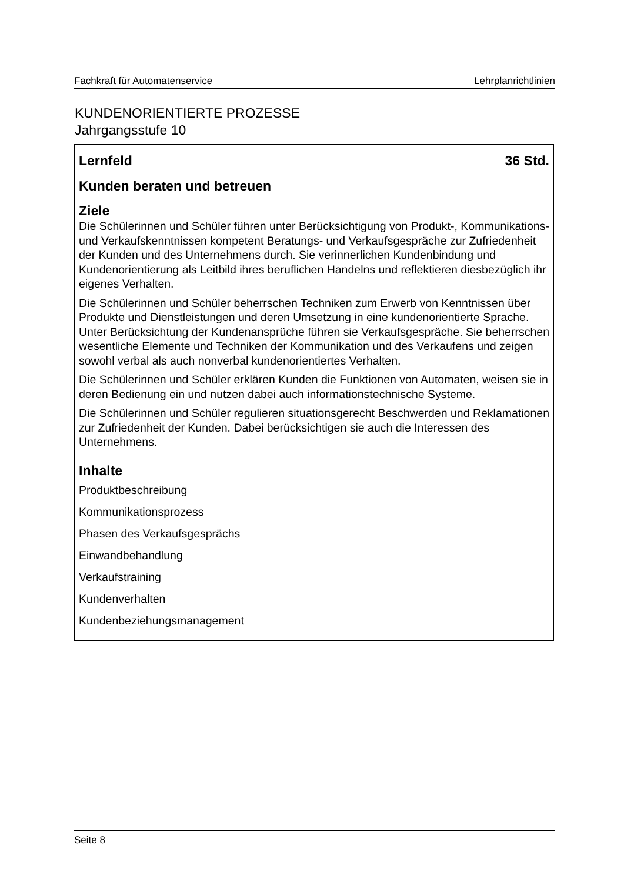Fachkraft für Automatenservice Lehrplanrichtlinien
KUNDENORIENTIERTE PROZESSE
Jahrgangsstufe 10
Lernfeld 36 Std.
Kunden beraten und betreuen
Ziele
Die Schülerinnen und Schüler führen unter Berücksichtigung von Produkt-, Kommunikations- und Verkaufskenntnissen kompetent Beratungs- und Verkaufsgespräche zur Zufriedenheit der Kunden und des Unternehmens durch. Sie verinnerlichen Kundenbindung und Kundenorientierung als Leitbild ihres beruflichen Handelns und reflektieren diesbezüglich ihr eigenes Verhalten.
Die Schülerinnen und Schüler beherrschen Techniken zum Erwerb von Kenntnissen über Produkte und Dienstleistungen und deren Umsetzung in eine kundenorientierte Sprache. Unter Berücksichtung der Kundenansprüche führen sie Verkaufsgespräche. Sie beherrschen wesentliche Elemente und Techniken der Kommunikation und des Verkaufens und zeigen sowohl verbal als auch nonverbal kundenorientiertes Verhalten.
Die Schülerinnen und Schüler erklären Kunden die Funktionen von Automaten, weisen sie in deren Bedienung ein und nutzen dabei auch informationstechnische Systeme.
Die Schülerinnen und Schüler regulieren situationsgerecht Beschwerden und Reklamationen zur Zufriedenheit der Kunden. Dabei berücksichtigen sie auch die Interessen des Unternehmens.
Inhalte
Produktbeschreibung
Kommunikationsprozess
Phasen des Verkaufsgesprächs
Einwandbehandlung
Verkaufstraining
Kundenverhalten
Kundenbeziehungsmanagement
Seite 8